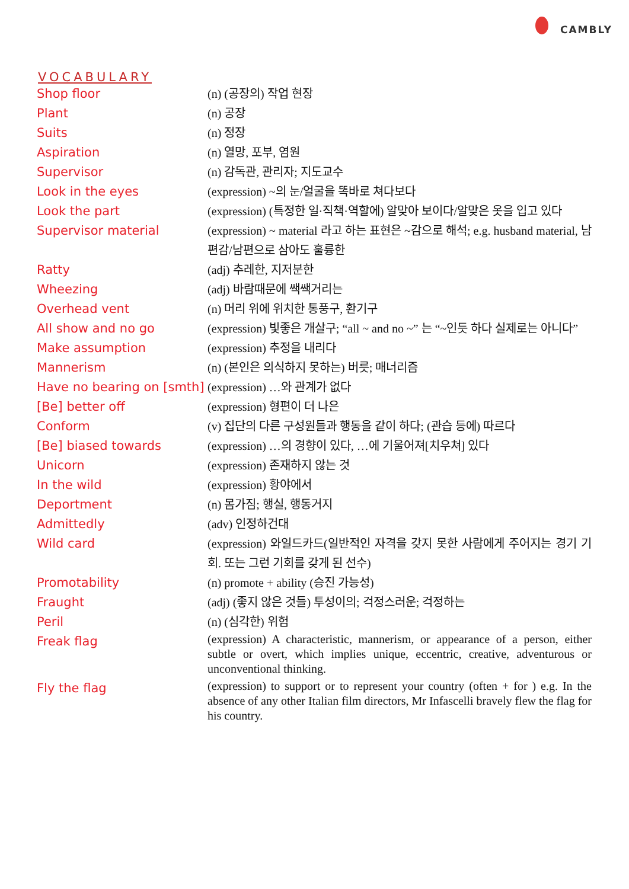CAMBLY
VOCABULARY
| Shop floor | (n) (공장의) 작업 현장 |
| Plant | (n) 공장 |
| Suits | (n) 정장 |
| Aspiration | (n) 열망, 포부, 염원 |
| Supervisor | (n) 감독관, 관리자; 지도교수 |
| Look in the eyes | (expression) ~의 눈/얼굴을 똑바로 쳐다보다 |
| Look the part | (expression) (특정한 일·직책·역할에) 알맞아 보이다/알맞은 옷을 입고 있다 |
| Supervisor material | (expression) ~ material 라고 하는 표현은 ~감으로 해석; e.g. husband material, 남편감/남편으로 삼아도 훌륭한 |
| Ratty | (adj) 추레한, 지저분한 |
| Wheezing | (adj) 바람때문에 쌕쌕거리는 |
| Overhead vent | (n) 머리 위에 위치한 통풍구, 환기구 |
| All show and no go | (expression) 빛좋은 개살구; “all ~ and no ~” 는 “~인듯 하다 실제로는 아니다” |
| Make assumption | (expression) 추정을 내리다 |
| Mannerism | (n) (본인은 의식하지 못하는) 버릇; 매너리즘 |
| Have no bearing on [smth] | (expression) …와 관계가 없다 |
| [Be] better off | (expression) 형편이 더 나은 |
| Conform | (v) 집단의 다른 구성원들과 행동을 같이 하다; (관습 등에) 따르다 |
| [Be] biased towards | (expression) …의 경향이 있다, …에 기울어져[치우쳐] 있다 |
| Unicorn | (expression) 존재하지 않는 것 |
| In the wild | (expression) 황야에서 |
| Deportment | (n) 몸가짐; 행실, 행동거지 |
| Admittedly | (adv) 인정하건대 |
| Wild card | (expression) 와일드카드(일반적인 자격을 갖지 못한 사람에게 주어지는 경기 기회. 또는 그런 기회를 갖게 된 선수) |
| Promotability | (n) promote + ability (승진 가능성) |
| Fraught | (adj) (좋지 않은 것들) 투성이의; 걱정스러운; 걱정하는 |
| Peril | (n) (심각한) 위험 |
| Freak flag | (expression) A characteristic, mannerism, or appearance of a person, either subtle or overt, which implies unique, eccentric, creative, adventurous or unconventional thinking. |
| Fly the flag | (expression) to support or to represent your country (often + for ) e.g. In the absence of any other Italian film directors, Mr Infascelli bravely flew the flag for his country. |